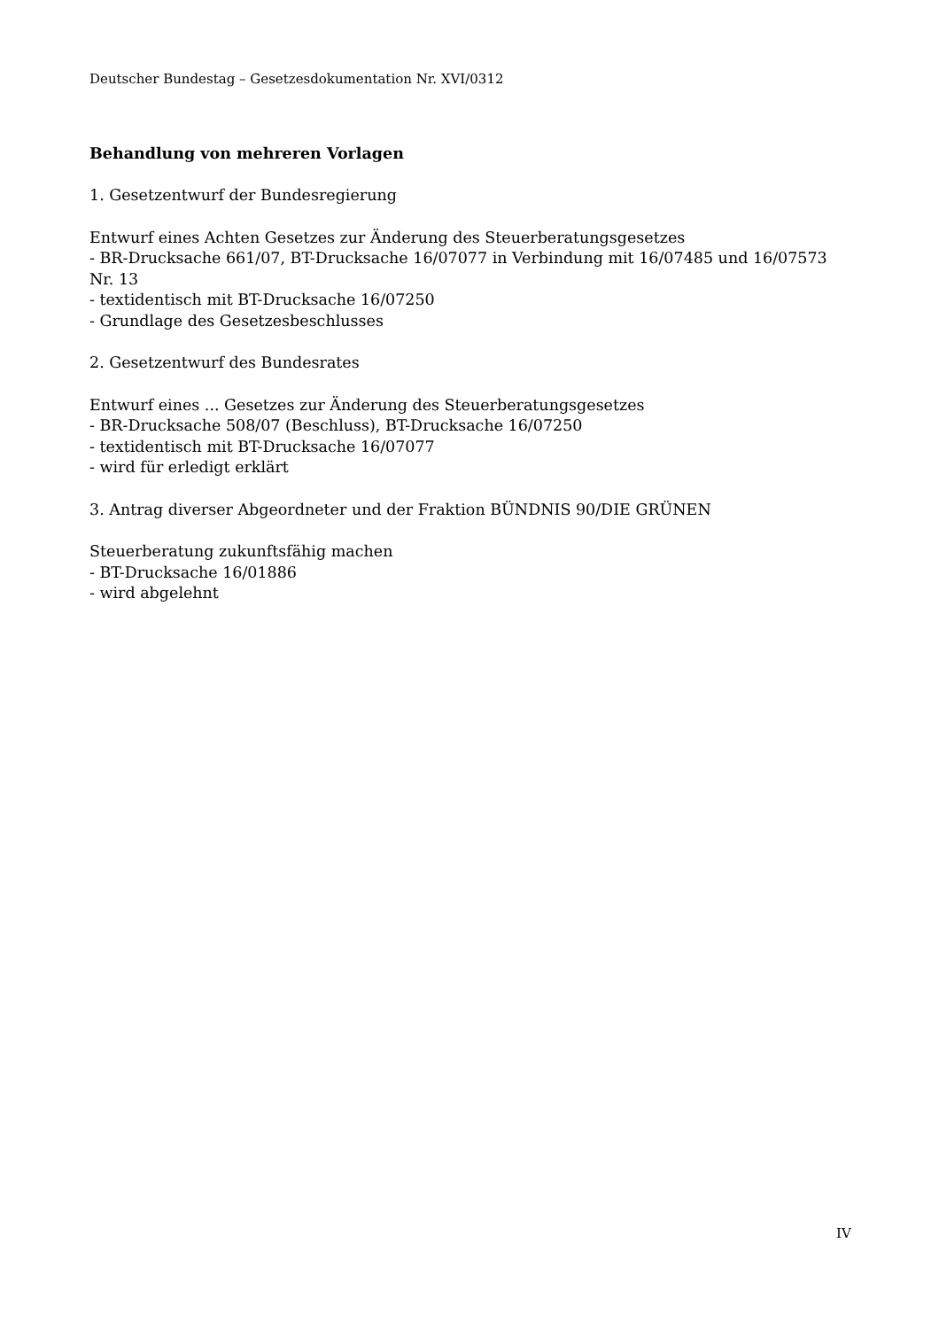Deutscher Bundestag – Gesetzesdokumentation Nr. XVI/0312
Behandlung von mehreren Vorlagen
1. Gesetzentwurf der Bundesregierung
Entwurf eines Achten Gesetzes zur Änderung des Steuerberatungsgesetzes
- BR-Drucksache 661/07, BT-Drucksache 16/07077 in Verbindung mit 16/07485 und 16/07573 Nr. 13
- textidentisch mit BT-Drucksache 16/07250
- Grundlage des Gesetzesbeschlusses
2. Gesetzentwurf des Bundesrates
Entwurf eines ... Gesetzes zur Änderung des Steuerberatungsgesetzes
- BR-Drucksache 508/07 (Beschluss), BT-Drucksache 16/07250
- textidentisch mit BT-Drucksache 16/07077
- wird für erledigt erklärt
3. Antrag diverser Abgeordneter und der Fraktion BÜNDNIS 90/DIE GRÜNEN
Steuerberatung zukunftsfähig machen
- BT-Drucksache 16/01886
- wird abgelehnt
IV